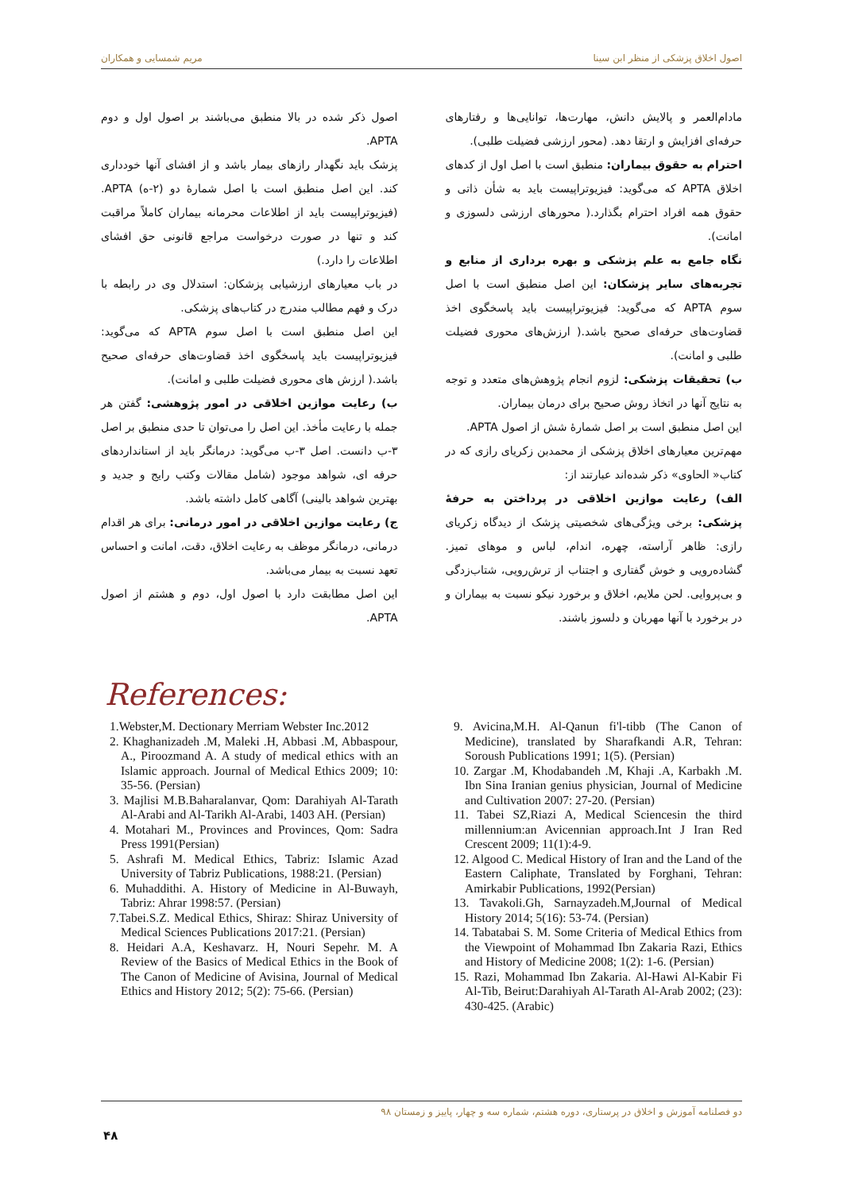اصول اخلاق پزشکی از منظر ابن سینا مریم شمسایی و همکاران
مادام‌العمر و پالایش دانش، مهارت‌ها، توانایی‌ها و رفتارهای حرفه‌ای افزایش و ارتقا دهد. (محور ارزشی فضیلت طلبی).
احترام به حقوق بیماران: منطبق است با اصل اول از کدهای اخلاق APTA که می‌گوید: فیزیوتراپیست باید به شأن ذاتی و حقوق همه افراد احترام بگذارد.( محورهای ارزشی دلسوزی و امانت).
نگاه جامع به علم پزشکی و بهره برداری از منابع و تجربه‌های سایر پزشکان: این اصل منطبق است با اصل سوم APTA که می‌گوید: فیزیوتراپیست باید پاسخگوی اخذ قضاوت‌های حرفه‌ای صحیح باشد.( ارزش‌های محوری فضیلت طلبی و امانت).
ب) تحقیقات پزشکی: لزوم انجام پژوهش‌های متعدد و توجه به نتایج آنها در اتخاذ روش صحیح برای درمان بیماران.
این اصل منطبق است بر اصل شمارهٔ شش از اصول APTA.
مهم‌ترین معیارهای اخلاق پزشکی از محمدبن زکریای رازی که در کتاب« الحاوی» ذکر شده‌اند عبارتند از:
الف) رعایت موازین اخلاقی در پرداختن به حرفهٔ پزشکی: برخی ویژگی‌های شخصیتی پزشک از دیدگاه زکریای رازی: ظاهر آراسته، چهره، اندام، لباس و موهای تمیز. گشاده‌رویی و خوش گفتاری و اجتناب از ترش‌رویی، شتاب‌زدگی و بی‌پروایی. لحن ملایم، اخلاق و برخورد نیکو نسبت به بیماران و در برخورد با آنها مهربان و دلسوز باشند.
اصول ذکر شده در بالا منطبق می‌باشند بر اصول اول و دوم APTA.
پزشک باید نگهدار رازهای بیمار باشد و از افشای آنها خودداری کند. این اصل منطبق است با اصل شمارهٔ دو (۲-ه) APTA. (فیزیوتراپیست باید از اطلاعات محرمانه بیماران کاملاً مراقبت کند و تنها در صورت درخواست مراجع قانونی حق افشای اطلاعات را دارد.)
در باب معیارهای ارزشیابی پزشکان: استدلال وی در رابطه با درک و فهم مطالب مندرج در کتاب‌های پزشکی.
این اصل منطبق است با اصل سوم APTA که می‌گوید: فیزیوتراپیست باید پاسخگوی اخذ قضاوت‌های حرفه‌ای صحیح باشد.( ارزش های محوری فضیلت طلبی و امانت).
ب) رعایت موازین اخلاقی در امور پژوهشی: گفتن هر جمله با رعایت مأخذ. این اصل را می‌توان تا حدی منطبق بر اصل ۳-ب دانست. اصل ۳-ب می‌گوید: درمانگر باید از استانداردهای حرفه ای، شواهد موجود (شامل مقالات وکتب رایج و جدید و بهترین شواهد بالینی) آگاهی کامل داشته باشد.
ج) رعایت موازین اخلاقی در امور درمانی: برای هر اقدام درمانی، درمانگر موظف به رعایت اخلاق، دقت، امانت و احساس تعهد نسبت به بیمار می‌باشد.
این اصل مطابقت دارد با اصول اول، دوم و هشتم از اصول APTA.
References:
1.Webster,M. Dectionary Merriam Webster Inc.2012
2. Khaghanizadeh .M, Maleki .H, Abbasi .M, Abbaspour, A., Piroozmand A. A study of medical ethics with an Islamic approach. Journal of Medical Ethics 2009; 10: 35-56. (Persian)
3. Majlisi M.B.Baharalanvar, Qom: Darahiyah Al-Tarath Al-Arabi and Al-Tarikh Al-Arabi, 1403 AH. (Persian)
4. Motahari M., Provinces and Provinces, Qom: Sadra Press 1991(Persian)
5. Ashrafi M. Medical Ethics, Tabriz: Islamic Azad University of Tabriz Publications, 1988:21. (Persian)
6. Muhaddithi. A. History of Medicine in Al-Buwayh, Tabriz: Ahrar 1998:57. (Persian)
7.Tabei.S.Z. Medical Ethics, Shiraz: Shiraz University of Medical Sciences Publications 2017:21. (Persian)
8. Heidari A.A, Keshavarz. H, Nouri Sepehr. M. A Review of the Basics of Medical Ethics in the Book of The Canon of Medicine of Avisina, Journal of Medical Ethics and History 2012; 5(2): 75-66. (Persian)
9. Avicina,M.H. Al-Qanun fi'l-tibb (The Canon of Medicine), translated by Sharafkandi A.R, Tehran: Soroush Publications 1991; 1(5). (Persian)
10. Zargar .M, Khodabandeh .M, Khaji .A, Karbakh .M. Ibn Sina Iranian genius physician, Journal of Medicine and Cultivation 2007: 27-20. (Persian)
11. Tabei SZ,Riazi A, Medical Sciencesin the third millennium:an Avicennian approach.Int J Iran Red Crescent 2009; 11(1):4-9.
12. Algood C. Medical History of Iran and the Land of the Eastern Caliphate, Translated by Forghani, Tehran: Amirkabir Publications, 1992(Persian)
13. Tavakoli.Gh, Sarnayzadeh.M,Journal of Medical History 2014; 5(16): 53-74. (Persian)
14. Tabatabai S. M. Some Criteria of Medical Ethics from the Viewpoint of Mohammad Ibn Zakaria Razi, Ethics and History of Medicine 2008; 1(2): 1-6. (Persian)
15. Razi, Mohammad Ibn Zakaria. Al-Hawi Al-Kabir Fi Al-Tib, Beirut:Darahiyah Al-Tarath Al-Arab 2002; (23): 430-425. (Arabic)
دو فصلنامه آموزش و اخلاق در پرستاری، دوره هشتم، شماره سه و چهار، پاییز و زمستان ۹۸
۴۸